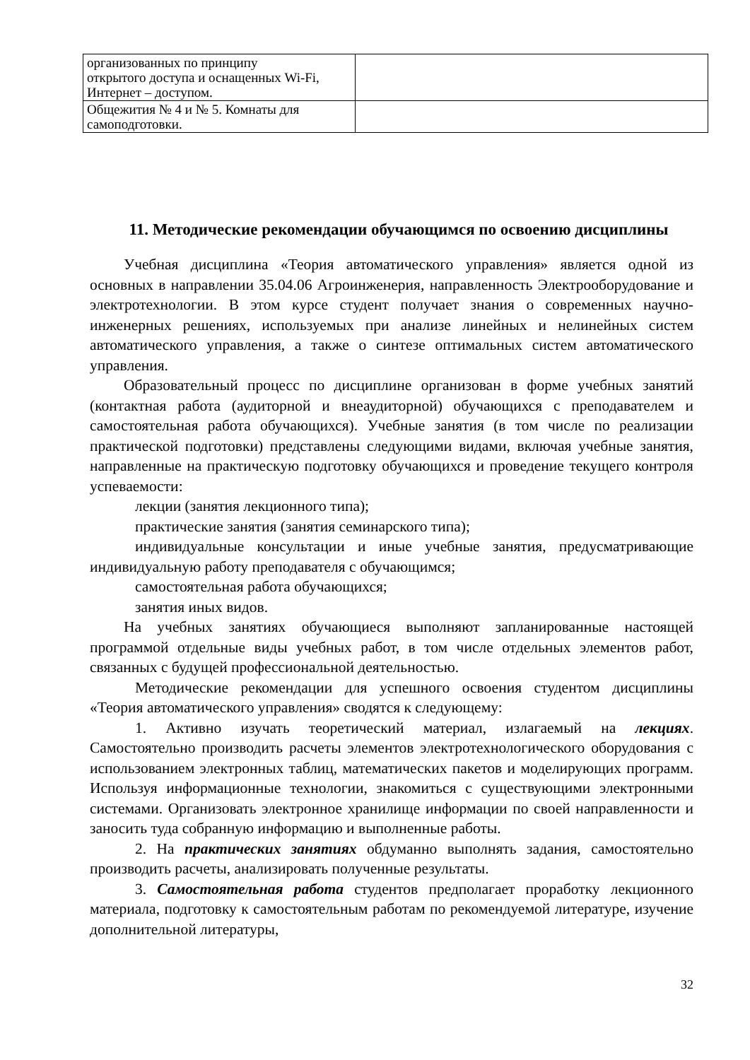| организованных по принципу открытого доступа и оснащенных Wi-Fi, Интернет – доступом. | |
| Общежития № 4 и № 5. Комнаты для самоподготовки. | |
11. Методические рекомендации обучающимся по освоению дисциплины
Учебная дисциплина «Теория автоматического управления» является одной из основных в направлении 35.04.06 Агроинженерия, направленность Электрооборудование и электротехнологии. В этом курсе студент получает знания о современных научно-инженерных решениях, используемых при анализе линейных и нелинейных систем автоматического управления, а также о синтезе оптимальных систем автоматического управления.
Образовательный процесс по дисциплине организован в форме учебных занятий (контактная работа (аудиторной и внеаудиторной) обучающихся с преподавателем и самостоятельная работа обучающихся). Учебные занятия (в том числе по реализации практической подготовки) представлены следующими видами, включая учебные занятия, направленные на практическую подготовку обучающихся и проведение текущего контроля успеваемости:
лекции (занятия лекционного типа);
практические занятия (занятия семинарского типа);
индивидуальные консультации и иные учебные занятия, предусматривающие индивидуальную работу преподавателя с обучающимся;
самостоятельная работа обучающихся;
занятия иных видов.
На учебных занятиях обучающиеся выполняют запланированные настоящей программой отдельные виды учебных работ, в том числе отдельных элементов работ, связанных с будущей профессиональной деятельностью.
Методические рекомендации для успешного освоения студентом дисциплины «Теория автоматического управления» сводятся к следующему:
1. Активно изучать теоретический материал, излагаемый на лекциях. Самостоятельно производить расчеты элементов электротехнологического оборудования с использованием электронных таблиц, математических пакетов и моделирующих программ. Используя информационные технологии, знакомиться с существующими электронными системами. Организовать электронное хранилище информации по своей направленности и заносить туда собранную информацию и выполненные работы.
2. На практических занятиях обдуманно выполнять задания, самостоятельно производить расчеты, анализировать полученные результаты.
3. Самостоятельная работа студентов предполагает проработку лекционного материала, подготовку к самостоятельным работам по рекомендуемой литературе, изучение дополнительной литературы,
32